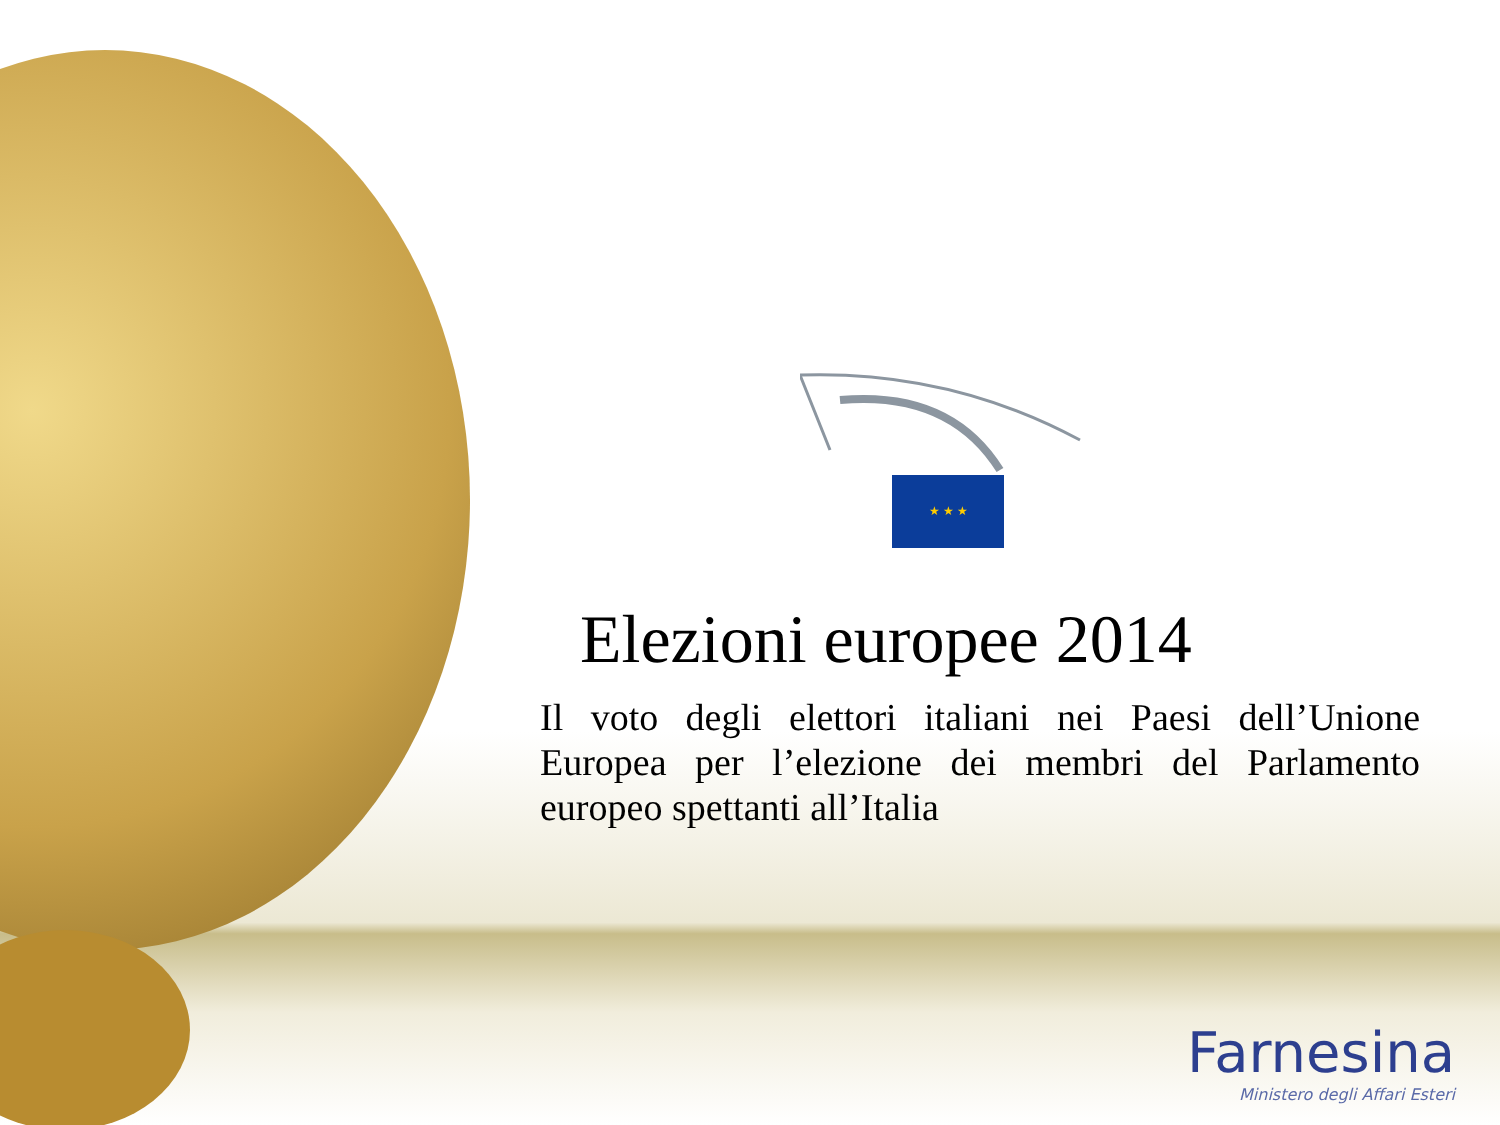★ ★ ★
Elezioni europee 2014
Il voto degli elettori italiani nei Paesi dell’Unione Europea per l’elezione dei membri del Parlamento europeo spettanti all’Italia
Farnesina
Ministero degli Affari Esteri